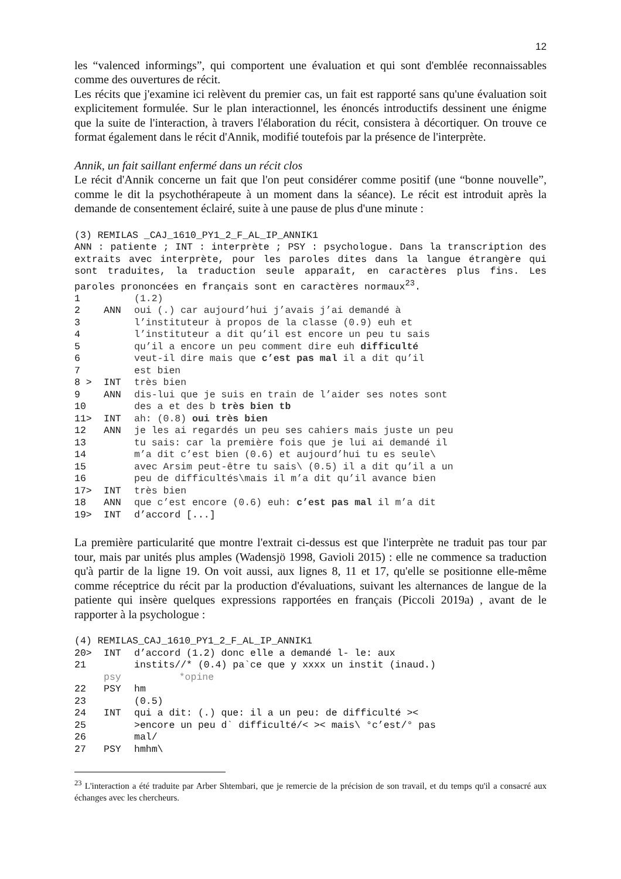12
les “valenced informings”, qui comportent une évaluation et qui sont d'emblée reconnaissables comme des ouvertures de récit.
Les récits que j'examine ici relèvent du premier cas, un fait est rapporté sans qu'une évaluation soit explicitement formulée. Sur le plan interactionnel, les énoncés introductifs dessinent une énigme que la suite de l'interaction, à travers l'élaboration du récit, consistera à décortiquer. On trouve ce format également dans le récit d'Annik, modifié toutefois par la présence de l'interprète.
Annik, un fait saillant enfermé dans un récit clos
Le récit d'Annik concerne un fait que l'on peut considérer comme positif (une “bonne nouvelle”, comme le dit la psychothérapeute à un moment dans la séance). Le récit est introduit après la demande de consentement éclairé, suite à une pause de plus d'une minute :
(3) REMILAS _CAJ_1610_PY1_2_F_AL_IP_ANNIK1
ANN : patiente ; INT : interprète ; PSY : psychologue. Dans la transcription des extraits avec interprète, pour les paroles dites dans la langue étrangère qui sont traduites, la traduction seule apparaît, en caractères plus fins. Les paroles prononcées en français sont en caractères normaux<sup>23</sup>.
1 (1.2)
2 ANN oui (.) car aujourd’hui j’avais j’ai demandé à
3 l’instituteur à propos de la classe (0.9) euh et
4 l’instituteur a dit qu’il est encore un peu tu sais
5 qu’il a encore un peu comment dire euh difficulté
6 veut-il dire mais que c’est pas mal il a dit qu’il
7 est bien
8 > INT très bien
9 ANN dis-lui que je suis en train de l’aider ses notes sont
10 des a et des b très bien tb
11> INT ah: (0.8) oui très bien
12 ANN je les ai regardés un peu ses cahiers mais juste un peu
13 tu sais: car la première fois que je lui ai demandé il
14 m’a dit c’est bien (0.6) et aujourd’hui tu es seule\
15 avec Arsim peut-être tu sais\ (0.5) il a dit qu’il a un
16 peu de difficultés\mais il m’a dit qu’il avance bien
17> INT très bien
18 ANN que c’est encore (0.6) euh: c’est pas mal il m’a dit
19> INT d’accord [...]
La première particularité que montre l'extrait ci-dessus est que l'interprète ne traduit pas tour par tour, mais par unités plus amples (Wadensjö 1998, Gavioli 2015) : elle ne commence sa traduction qu'à partir de la ligne 19. On voit aussi, aux lignes 8, 11 et 17, qu'elle se positionne elle-même comme réceptrice du récit par la production d'évaluations, suivant les alternances de langue de la patiente qui insère quelques expressions rapportées en français (Piccoli 2019a) , avant de le rapporter à la psychologue :
(4) REMILAS_CAJ_1610_PY1_2_F_AL_IP_ANNIK1
20> INT d’accord (1.2) donc elle a demandé l- le: aux
21 instits//* (0.4) pa`ce que y xxxx un instit (inaud.)
psy *opine
22 PSY hm
23 (0.5)
24 INT qui a dit: (.) que: il a un peu: de difficulté ><
25 >encore un peu d` difficulté/< >< mais\ °c’est/° pas
26 mal/
27 PSY hmhm\
<sup>23</sup> L'interaction a été traduite par Arber Shtembari, que je remercie de la précision de son travail, et du temps qu'il a consacré aux échanges avec les chercheurs.